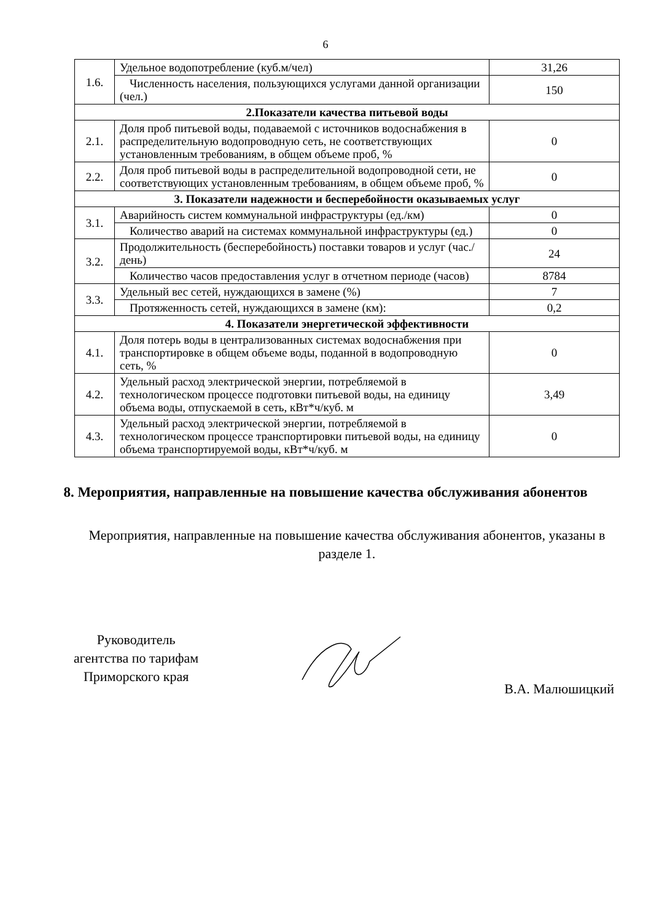6
| 1.6. | Удельное водопотребление (куб.м/чел) | 31,26 |
| | Численность населения, пользующихся услугами данной организации (чел.) | 150 |
| 2.Показатели качества питьевой воды | | |
| 2.1. | Доля проб питьевой воды, подаваемой с источников водоснабжения в распределительную водопроводную сеть, не соответствующих установленным требованиям, в общем объеме проб, % | 0 |
| 2.2. | Доля проб питьевой воды в распределительной водопроводной сети, не соответствующих установленным требованиям, в общем объеме проб, % | 0 |
| 3. Показатели надежности и бесперебойности оказываемых услуг | | |
| 3.1. | Аварийность систем коммунальной инфраструктуры (ед./км) | 0 |
| | Количество аварий на системах коммунальной инфраструктуры (ед.) | 0 |
| 3.2. | Продолжительность (бесперебойность) поставки товаров и услуг (час./день) | 24 |
| | Количество часов предоставления услуг в отчетном периоде (часов) | 8784 |
| 3.3. | Удельный вес сетей, нуждающихся в замене (%) | 7 |
| | Протяженность сетей, нуждающихся в замене (км): | 0,2 |
| 4. Показатели энергетической эффективности | | |
| 4.1. | Доля потерь воды в централизованных системах водоснабжения при транспортировке в общем объеме воды, поданной в водопроводную сеть, % | 0 |
| 4.2. | Удельный расход электрической энергии, потребляемой в технологическом процессе подготовки питьевой воды, на единицу объема воды, отпускаемой в сеть, кВт*ч/куб. м | 3,49 |
| 4.3. | Удельный расход электрической энергии, потребляемой в технологическом процессе транспортировки питьевой воды, на единицу объема транспортируемой воды, кВт*ч/куб. м | 0 |
8. Мероприятия, направленные на повышение качества обслуживания абонентов
Мероприятия, направленные на повышение качества обслуживания абонентов, указаны в разделе 1.
Руководитель
агентства по тарифам
Приморского края
В.А. Малюшицкий